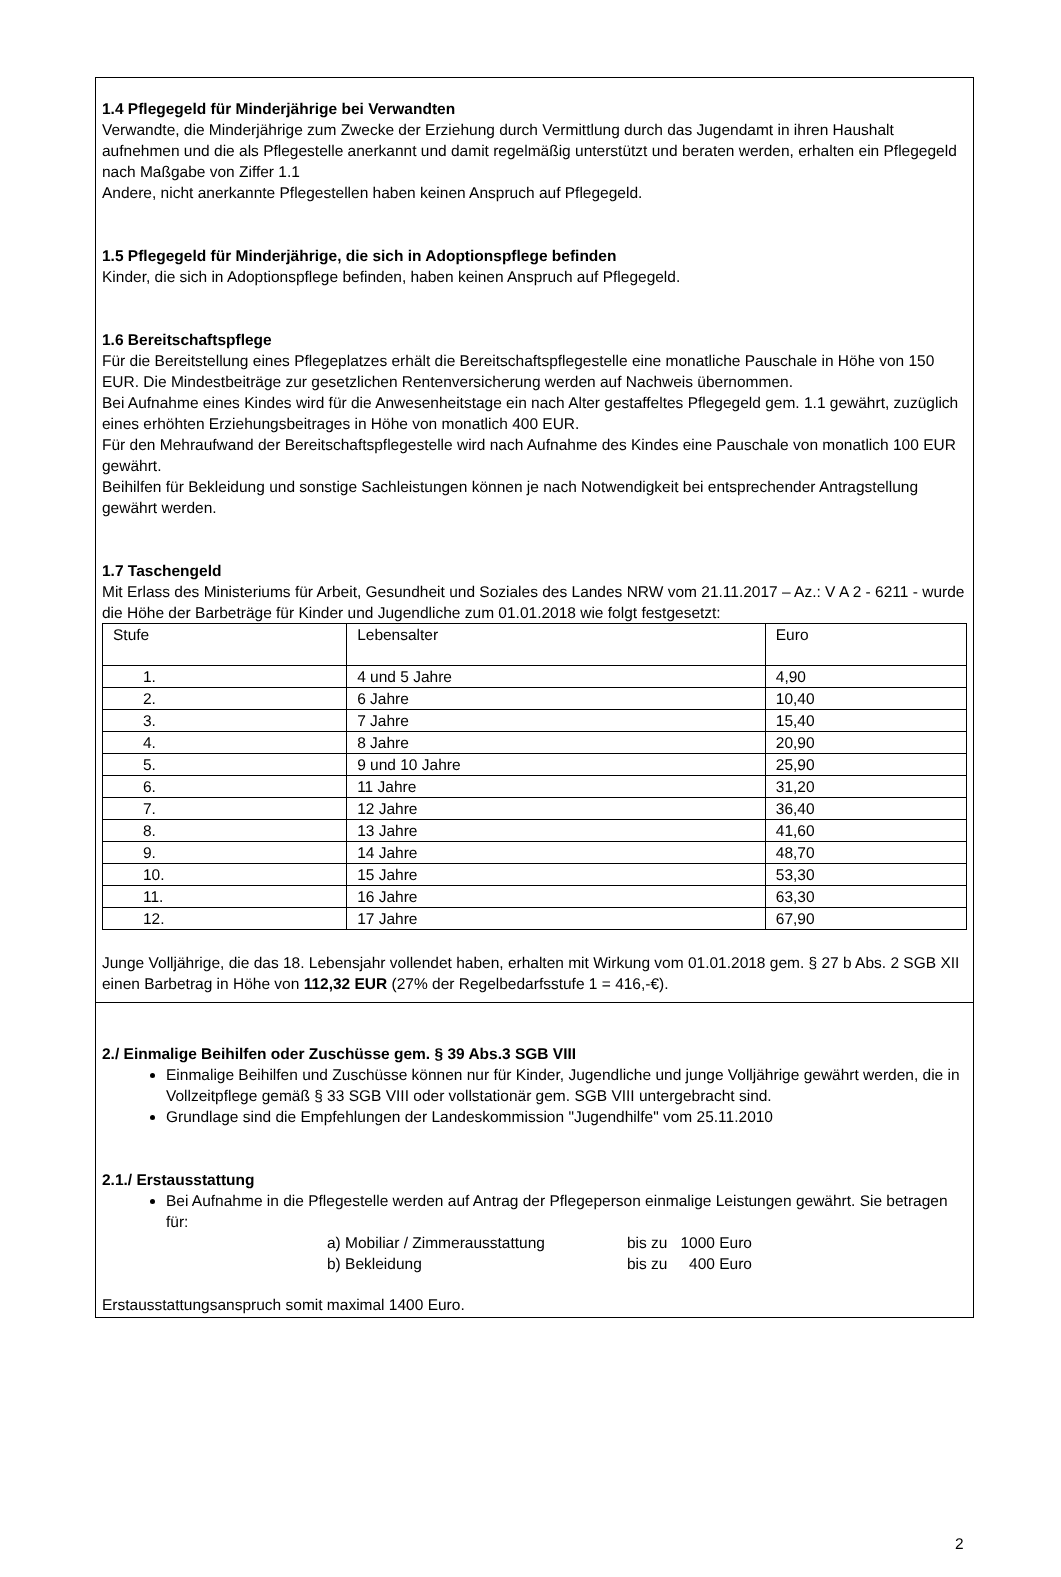1.4 Pflegegeld für Minderjährige bei Verwandten
Verwandte, die Minderjährige zum Zwecke der Erziehung durch Vermittlung durch das Jugendamt in ihren Haushalt aufnehmen und die als Pflegestelle anerkannt und damit regelmäßig unterstützt und beraten werden, erhalten ein Pflegegeld nach Maßgabe von Ziffer 1.1
Andere, nicht anerkannte Pflegestellen haben keinen Anspruch auf Pflegegeld.
1.5 Pflegegeld für Minderjährige, die sich in Adoptionspflege befinden
Kinder, die sich in Adoptionspflege befinden, haben keinen Anspruch auf Pflegegeld.
1.6 Bereitschaftspflege
Für die Bereitstellung eines Pflegeplatzes erhält die Bereitschaftspflegestelle eine monatliche Pauschale in Höhe von 150 EUR. Die Mindestbeiträge zur gesetzlichen Rentenversicherung werden auf Nachweis übernommen.
Bei Aufnahme eines Kindes wird für die Anwesenheitstage ein nach Alter gestaffeltes Pflegegeld gem. 1.1 gewährt, zuzüglich eines erhöhten Erziehungsbeitrages in Höhe von monatlich 400 EUR.
Für den Mehraufwand der Bereitschaftspflegestelle wird nach Aufnahme des Kindes eine Pauschale von monatlich 100 EUR gewährt.
Beihilfen für Bekleidung und sonstige Sachleistungen können je nach Notwendigkeit bei entsprechender Antragstellung gewährt werden.
1.7 Taschengeld
Mit Erlass des Ministeriums für Arbeit, Gesundheit und Soziales des Landes NRW vom 21.11.2017 – Az.: V A 2 - 6211 - wurde die Höhe der Barbeträge für Kinder und Jugendliche zum 01.01.2018 wie folgt festgesetzt:
| Stufe | Lebensalter | Euro |
| 1. | 4 und 5 Jahre | 4,90 |
| 2. | 6 Jahre | 10,40 |
| 3. | 7 Jahre | 15,40 |
| 4. | 8 Jahre | 20,90 |
| 5. | 9 und 10 Jahre | 25,90 |
| 6. | 11 Jahre | 31,20 |
| 7. | 12 Jahre | 36,40 |
| 8. | 13 Jahre | 41,60 |
| 9. | 14 Jahre | 48,70 |
| 10. | 15 Jahre | 53,30 |
| 11. | 16 Jahre | 63,30 |
| 12. | 17 Jahre | 67,90 |
Junge Volljährige, die das 18. Lebensjahr vollendet haben, erhalten mit Wirkung vom 01.01.2018 gem. § 27 b Abs. 2 SGB XII einen Barbetrag in Höhe von 112,32 EUR (27% der Regelbedarfsstufe 1 = 416,-€).
2./ Einmalige Beihilfen oder Zuschüsse gem. § 39 Abs.3 SGB VIII
Einmalige Beihilfen und Zuschüsse können nur für Kinder, Jugendliche und junge Volljährige gewährt werden, die in Vollzeitpflege gemäß § 33 SGB VIII oder vollstationär gem. SGB VIII untergebracht sind.
Grundlage sind die Empfehlungen der Landeskommission "Jugendhilfe" vom 25.11.2010
2.1./ Erstausstattung
Bei Aufnahme in die Pflegestelle werden auf Antrag der Pflegeperson einmalige Leistungen gewährt. Sie betragen für:
a) Mobiliar / Zimmerausstattung bis zu 1000 Euro
b) Bekleidung bis zu 400 Euro
Erstausstattungsanspruch somit maximal 1400 Euro.
2